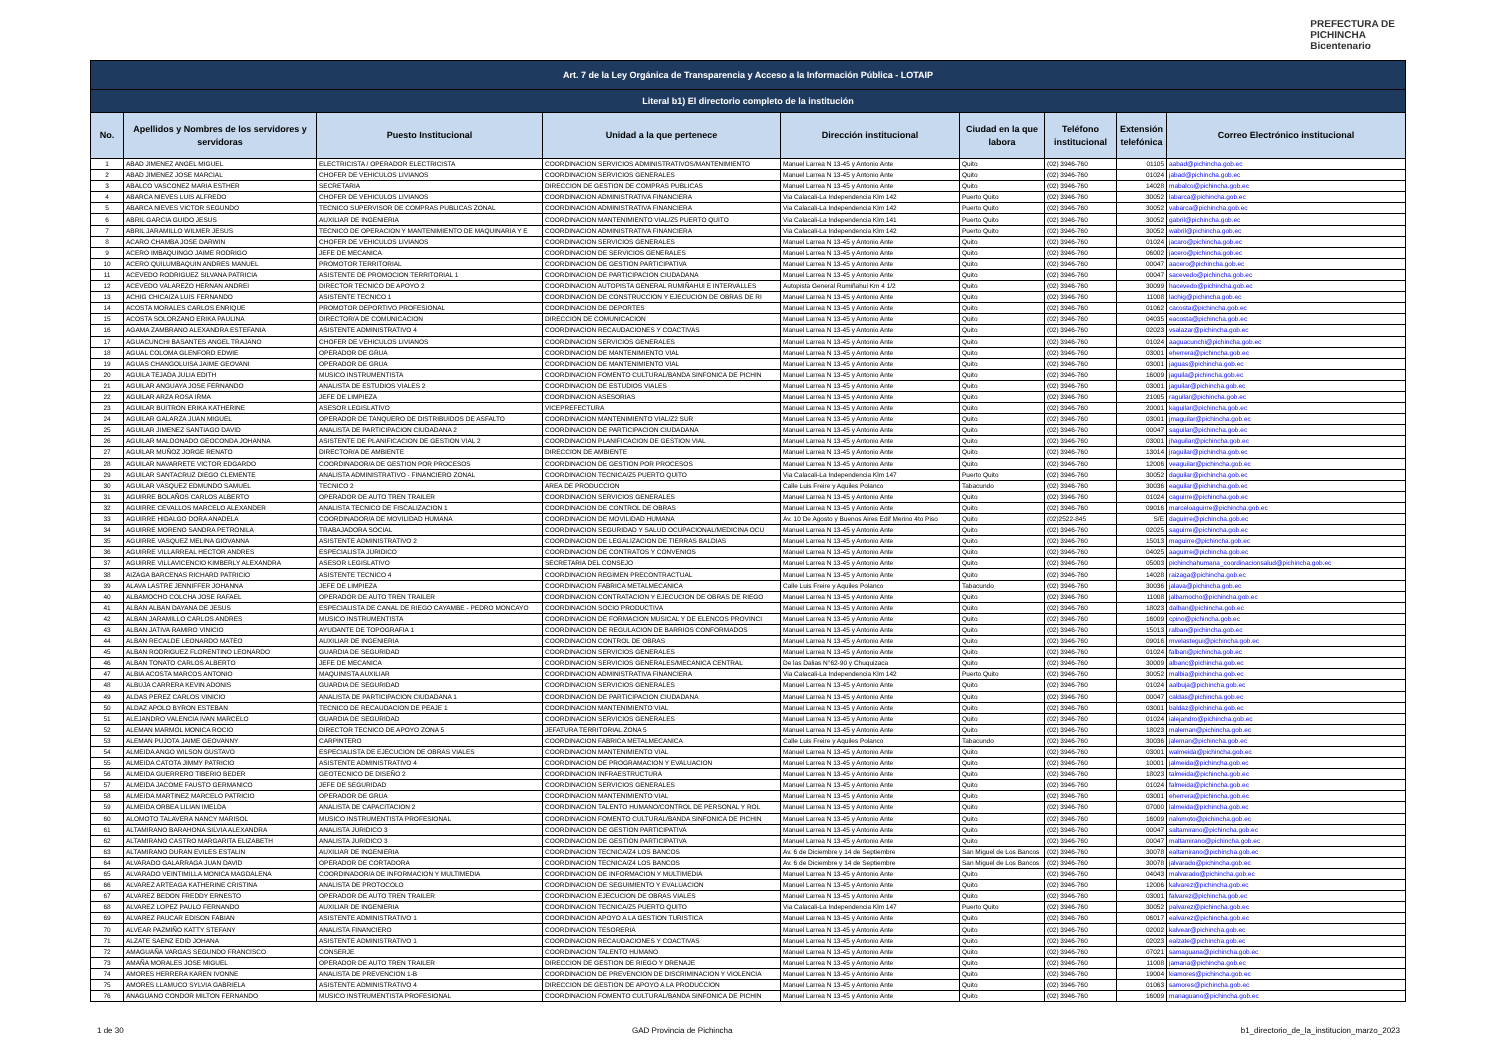PREFECTURA DE
PICHINCHA
Bicentenario
| Art. 7 de la Ley Orgánica de Transparencia y Acceso a la Información Pública - LOTAIP | | | | | | | | |
| Literal b1) El directorio completo de la institución | | | | | | | | |
| No. | Apellidos y Nombres de los servidores y servidoras | Puesto Institucional | Unidad a la que pertenece | Dirección institucional | Ciudad en la que labora | Teléfono institucional | Extensión telefónica | Correo Electrónico institucional |
| 1 | ABAD JIMENEZ ANGEL MIGUEL | ELECTRICISTA / OPERADOR ELECTRICISTA | COORDINACION SERVICIOS ADMINISTRATIVOS/MANTENIMIENTO | Manuel Larrea N 13-45 y Antonio Ante | Quito | (02) 3946-760 | 01105 | aabad@pichincha.gob.ec |
| 2 | ABAD JIMENEZ JOSE MARCIAL | CHOFER DE VEHICULOS LIVIANOS | COORDINACION SERVICIOS GENERALES | Manuel Larrea N 13-45 y Antonio Ante | Quito | (02) 3946-760 | 01024 | jabad@pichincha.gob.ec |
| 3 | ABALCO VASCONEZ MARIA ESTHER | SECRETARIA | DIRECCION DE GESTION DE COMPRAS PUBLICAS | Manuel Larrea N 13-45 y Antonio Ante | Quito | (02) 3946-760 | 14028 | mabalco@pichincha.gob.ec |
| 4 | ABARCA NIEVES LUIS ALFREDO | CHOFER DE VEHICULOS LIVIANOS | COORDINACION ADMINISTRATIVA FINANCIERA | Via Calacali-La Independencia Klm 142 | Puerto Quito | (02) 3946-760 | 30052 | labarca@pichincha.gob.ec |
| 5 | ABARCA NIEVES VICTOR SEGUNDO | TECNICO SUPERVISOR DE COMPRAS PUBLICAS ZONAL | COORDINACION ADMINISTRATIVA FINANCIERA | Via Calacali-La Independencia Klm 142 | Puerto Quito | (02) 3946-760 | 30052 | vabarca@pichincha.gob.ec |
| 6 | ABRIL GARCIA GUIDO JESUS | AUXILIAR DE INGENIERIA | COORDINACION MANTENIMIENTO VIAL/Z5 PUERTO QUITO | Via Calacali-La Independencia Klm 141 | Puerto Quito | (02) 3946-760 | 30052 | gabril@pichincha.gob.ec |
| 7 | ABRIL JARAMILLO WILMER JESUS | TECNICO DE OPERACION Y MANTENIMIENTO DE MAQUINARIA Y E | COORDINACION ADMINISTRATIVA FINANCIERA | Via Calacali-La Independencia Klm 142 | Puerto Quito | (02) 3946-760 | 30052 | wabril@pichincha.gob.ec |
| 8 | ACARO CHAMBA JOSE DARWIN | CHOFER DE VEHICULOS LIVIANOS | COORDINACION SERVICIOS GENERALES | Manuel Larrea N 13-45 y Antonio Ante | Quito | (02) 3946-760 | 01024 | jacaro@pichincha.gob.ec |
| 9 | ACERO IMBAQUINGO JAIME RODRIGO | JEFE DE MECANICA | COORDINACION DE SERVICIOS GENERALES | Manuel Larrea N 13-45 y Antonio Ante | Quito | (02) 3946-760 | 06002 | jacero@pichincha.gob.ec |
| 10 | ACERO QUILUMBAQUIN ANDRES MANUEL | PROMOTOR TERRITORIAL | COORDINACION DE GESTION PARTICIPATIVA | Manuel Larrea N 13-45 y Antonio Ante | Quito | (02) 3946-760 | 00047 | aacero@pichincha.gob.ec |
| 11 | ACEVEDO RODRIGUEZ SILVANA PATRICIA | ASISTENTE DE PROMOCION TERRITORIAL 1 | COORDINACION DE PARTICIPACION CIUDADANA | Manuel Larrea N 13-45 y Antonio Ante | Quito | (02) 3946-760 | 00047 | sacevedo@pichincha.gob.ec |
| 12 | ACEVEDO VALAREZO HERNAN ANDREI | DIRECTOR TECNICO DE APOYO 2 | COORDINACION AUTOPISTA GENERAL RUMIÑAHUI E INTERVALLES | Autopista General Rumiñahui Km 4 1/2 | Quito | (02) 3946-760 | 30099 | hacevedo@pichincha.gob.ec |
| 13 | ACHIG CHICAIZA LUIS FERNANDO | ASISTENTE TECNICO 1 | COORDINACION DE CONSTRUCCION Y EJECUCION DE OBRAS DE RI | Manuel Larrea N 13-45 y Antonio Ante | Quito | (02) 3946-760 | 11008 | lachig@pichincha.gob.ec |
| 14 | ACOSTA MORALES CARLOS ENRIQUE | PROMOTOR DEPORTIVO PROFESIONAL | COORDINACION DE DEPORTES | Manuel Larrea N 13-45 y Antonio Ante | Quito | (02) 3946-760 | 01062 | cacosta@pichincha.gob.ec |
| 15 | ACOSTA SOLORZANO ERIKA PAULINA | DIRECTOR/A DE COMUNICACION | DIRECCION DE COMUNICACION | Manuel Larrea N 13-45 y Antonio Ante | Quito | (02) 3946-760 | 04035 | eacosta@pichincha.gob.ec |
| 16 | AGAMA ZAMBRANO ALEXANDRA ESTEFANIA | ASISTENTE ADMINISTRATIVO 4 | COORDINACION RECAUDACIONES Y COACTIVAS | Manuel Larrea N 13-45 y Antonio Ante | Quito | (02) 3946-760 | 02023 | vsalazar@pichincha.gob.ec |
| 17 | AGUACUNCHI BASANTES ANGEL TRAJANO | CHOFER DE VEHICULOS LIVIANOS | COORDINACION SERVICIOS GENERALES | Manuel Larrea N 13-45 y Antonio Ante | Quito | (02) 3946-760 | 01024 | aaguacunchi@pichincha.gob.ec |
| 18 | AGUAL COLOMA GLENFORD EDWIE | OPERADOR DE GRUA | COORDINACION DE MANTENIMIENTO VIAL | Manuel Larrea N 13-45 y Antonio Ante | Quito | (02) 3946-760 | 03001 | eherrera@pichincha.gob.ec |
| 19 | AGUAS CHANGOLUISA JAIME GEOVANI | OPERADOR DE GRUA | COORDINACION DE MANTENIMIENTO VIAL | Manuel Larrea N 13-45 y Antonio Ante | Quito | (02) 3946-760 | 03001 | jaguas@pichincha.gob.ec |
| 20 | AGUILA TEJADA JULIA EDITH | MUSICO INSTRUMENTISTA | COORDINACION FOMENTO CULTURAL/BANDA SINFONICA DE PICHIN | Manuel Larrea N 13-45 y Antonio Ante | Quito | (02) 3946-760 | 16009 | jaguila@pichincha.gob.ec |
| 21 | AGUILAR ANGUAYA JOSE FERNANDO | ANALISTA DE ESTUDIOS VIALES 2 | COORDINACION DE ESTUDIOS VIALES | Manuel Larrea N 13-45 y Antonio Ante | Quito | (02) 3946-760 | 03001 | jaguilar@pichincha.gob.ec |
| 22 | AGUILAR ARZA ROSA IRMA | JEFE DE LIMPIEZA | COORDINACION ASESORIAS | Manuel Larrea N 13-45 y Antonio Ante | Quito | (02) 3946-760 | 21005 | raguilar@pichincha.gob.ec |
| 23 | AGUILAR BUITRON ERIKA KATHERINE | ASESOR LEGISLATIVO | VICEPREFECTURA | Manuel Larrea N 13-45 y Antonio Ante | Quito | (02) 3946-760 | 20001 | kaguilar@pichincha.gob.ec |
| 24 | AGUILAR GALARZA JUAN MIGUEL | OPERADOR DE TANQUERO DE DISTRIBUIDOS DE ASFALTO | COORDINACION MANTENIMIENTO VIAL/Z2 SUR | Manuel Larrea N 13-45 y Antonio Ante | Quito | (02) 3946-760 | 03001 | jmaguilar@pichincha.gob.ec |
| 25 | AGUILAR JIMENEZ SANTIAGO DAVID | ANALISTA DE PARTICIPACION CIUDADANA 2 | COORDINACION DE PARTICIPACION CIUDADANA | Manuel Larrea N 13-45 y Antonio Ante | Quito | (02) 3946-760 | 00047 | saguilar@pichincha.gob.ec |
| 26 | AGUILAR MALDONADO GEOCONDA JOHANNA | ASISTENTE DE PLANIFICACION DE GESTION VIAL 2 | COORDINACION PLANIFICACION DE GESTION VIAL | Manuel Larrea N 13-45 y Antonio Ante | Quito | (02) 3946-760 | 03001 | jhaguilar@pichincha.gob.ec |
| 27 | AGUILAR MUÑOZ JORGE RENATO | DIRECTOR/A DE AMBIENTE | DIRECCION DE AMBIENTE | Manuel Larrea N 13-45 y Antonio Ante | Quito | (02) 3946-760 | 13014 | jraguilar@pichincha.gob.ec |
| 28 | AGUILAR NAVARRETE VICTOR EDGARDO | COORDINADOR/A DE GESTION POR PROCESOS | COORDINACION DE GESTION POR PROCESOS | Manuel Larrea N 13-45 y Antonio Ante | Quito | (02) 3946-760 | 12006 | veaguilar@pichincha.gob.ec |
| 29 | AGUILAR SANTACRUZ DIEGO CLEMENTE | ANALISTA ADMINISTRATIVO - FINANCIERO ZONAL | COORDINACION TECNICA/Z5 PUERTO QUITO | Via Calacali-La Independencia Klm 147 | Puerto Quito | (02) 3946-760 | 30052 | daguilar@pichincha.gob.ec |
| 30 | AGUILAR VASQUEZ EDMUNDO SAMUEL | TECNICO 2 | AREA DE PRODUCCION | Calle Luis Freire y Aquiles Polanco | Tabacundo | (02) 3946-760 | 30036 | eaguilar@pichincha.gob.ec |
| 31 | AGUIRRE BOLAÑOS CARLOS ALBERTO | OPERADOR DE AUTO TREN TRAILER | COORDINACION SERVICIOS GENERALES | Manuel Larrea N 13-45 y Antonio Ante | Quito | (02) 3946-760 | 01024 | caguirre@pichincha.gob.ec |
| 32 | AGUIRRE CEVALLOS MARCELO ALEXANDER | ANALISTA TECNICO DE FISCALIZACION 1 | COORDINACION DE CONTROL DE OBRAS | Manuel Larrea N 13-45 y Antonio Ante | Quito | (02) 3946-760 | 09016 | marceloaguirre@pichincha.gob.ec |
| 33 | AGUIRRE HIDALGO DORA ANADELA | COORDINADOR/A DE MOVILIDAD HUMANA | COORDINACION DE MOVILIDAD HUMANA | Av. 10 De Agosto y Buenos Aires Edif Merino 4to Piso | Quito | (02)2522-845 | S/E | daguirre@pichincha.gob.ec |
| 34 | AGUIRRE MORENO SANDRA PETRONILA | TRABAJADORA SOCIAL | COORDINACION SEGURIDAD Y SALUD OCUPACIONAL/MEDICINA OCU | Manuel Larrea N 13-45 y Antonio Ante | Quito | (02) 3946-760 | 02025 | saguirre@pichincha.gob.ec |
| 35 | AGUIRRE VASQUEZ MELINA GIOVANNA | ASISTENTE ADMINISTRATIVO 2 | COORDINACION DE LEGALIZACION DE TIERRAS BALDIAS | Manuel Larrea N 13-45 y Antonio Ante | Quito | (02) 3946-760 | 15013 | maguirre@pichincha.gob.ec |
| 36 | AGUIRRE VILLARREAL HECTOR ANDRES | ESPECIALISTA JURIDICO | COORDINACION DE CONTRATOS Y CONVENIOS | Manuel Larrea N 13-45 y Antonio Ante | Quito | (02) 3946-760 | 04025 | aaguirre@pichincha.gob.ec |
| 37 | AGUIRRE VILLAVICENCIO KIMBERLY ALEXANDRA | ASESOR LEGISLATIVO | SECRETARIA DEL CONSEJO | Manuel Larrea N 13-45 y Antonio Ante | Quito | (02) 3946-760 | 05003 | pichinchahumana_coordinacionsalud@pichincha.gob.ec |
| 38 | AIZAGA BARCENAS RICHARD PATRICIO | ASISTENTE TECNICO 4 | COORDINACION REGIMEN PRECONTRACTUAL | Manuel Larrea N 13-45 y Antonio Ante | Quito | (02) 3946-760 | 14028 | raizaga@pichincha.gob.ec |
| 39 | ALAVA LASTRE JENNIFFER JOHANNA | JEFE DE LIMPIEZA | COORDINACION FABRICA METALMECANICA | Calle Luis Freire y Aquiles Polanco | Tabacundo | (02) 3946-760 | 30036 | jalava@pichincha.gob.ec |
| 40 | ALBAMOCHO COLCHA JOSE RAFAEL | OPERADOR DE AUTO TREN TRAILER | COORDINACION CONTRATACION Y EJECUCION DE OBRAS DE RIEGO | Manuel Larrea N 13-45 y Antonio Ante | Quito | (02) 3946-760 | 11008 | jalbamocho@pichincha.gob.ec |
| 41 | ALBAN ALBAN DAYANA DE JESUS | ESPECIALISTA DE CANAL DE RIEGO CAYAMBE - PEDRO MONCAYO | COORDINACION SOCIO PRODUCTIVA | Manuel Larrea N 13-45 y Antonio Ante | Quito | (02) 3946-760 | 18023 | dalban@pichincha.gob.ec |
| 42 | ALBAN JARAMILLO CARLOS ANDRES | MUSICO INSTRUMENTISTA | COORDINACION DE FORMACION MUSICAL Y DE ELENCOS PROVINCI | Manuel Larrea N 13-45 y Antonio Ante | Quito | (02) 3946-760 | 16009 | cpino@pichincha.gob.ec |
| 43 | ALBAN JATIVA RAMIRO VINICIO | AYUDANTE DE TOPOGRAFIA 1 | COORDINACION DE REGULACION DE BARRIOS CONFORMADOS | Manuel Larrea N 13-45 y Antonio Ante | Quito | (02) 3946-760 | 15013 | ralban@pichincha.gob.ec |
| 44 | ALBAN RECALDE LEONARDO MATEO | AUXILIAR DE INGENIERIA | COORDINACION CONTROL DE OBRAS | Manuel Larrea N 13-45 y Antonio Ante | Quito | (02) 3946-760 | 09016 | mvelastegui@pichincha.gob.ec |
| 45 | ALBAN RODRIGUEZ FLORENTINO LEONARDO | GUARDIA DE SEGURIDAD | COORDINACION SERVICIOS GENERALES | Manuel Larrea N 13-45 y Antonio Ante | Quito | (02) 3946-760 | 01024 | falban@pichincha.gob.ec |
| 46 | ALBAN TONATO CARLOS ALBERTO | JEFE DE MECANICA | COORDINACION SERVICIOS GENERALES/MECANICA CENTRAL | De las Dalias N°62-90 y Chuquizaca | Quito | (02) 3946-760 | 30009 | albanc@pichincha.gob.ec |
| 47 | ALBIA ACOSTA MARCOS ANTONIO | MAQUINISTA AUXILIAR | COORDINACION ADMINISTRATIVA FINANCIERA | Via Calacali-La Independencia Klm 142 | Puerto Quito | (02) 3946-760 | 30052 | malbia@pichincha.gob.ec |
| 48 | ALBUJA CARRERA KEVIN ADONIS | GUARDIA DE SEGURIDAD | COORDINACION SERVICIOS GENERALES | Manuel Larrea N 13-45 y Antonio Ante | Quito | (02) 3946-760 | 01024 | aalbuja@pichincha.gob.ec |
| 49 | ALDAS PEREZ CARLOS VINICIO | ANALISTA DE PARTICIPACION CIUDADANA 1 | COORDINACION DE PARTICIPACION CIUDADANA | Manuel Larrea N 13-45 y Antonio Ante | Quito | (02) 3946-760 | 00047 | caldas@pichincha.gob.ec |
| 50 | ALDAZ APOLO BYRON ESTEBAN | TECNICO DE RECAUDACION DE PEAJE 1 | COORDINACION MANTENIMIENTO VIAL | Manuel Larrea N 13-45 y Antonio Ante | Quito | (02) 3946-760 | 03001 | baldaz@pichincha.gob.ec |
| 51 | ALEJANDRO VALENCIA IVAN MARCELO | GUARDIA DE SEGURIDAD | COORDINACION SERVICIOS GENERALES | Manuel Larrea N 13-45 y Antonio Ante | Quito | (02) 3946-760 | 01024 | ialejandro@pichincha.gob.ec |
| 52 | ALEMAN MARMOL MONICA ROCIO | DIRECTOR TECNICO DE APOYO ZONA 5 | JEFATURA TERRITORIAL ZONA 5 | Manuel Larrea N 13-45 y Antonio Ante | Quito | (02) 3946-760 | 18023 | maleman@pichincha.gob.ec |
| 53 | ALEMAN PUJOTA JAIME GEOVANNY | CARPINTERO | COORDINACION FABRICA METALMECANICA | Calle Luis Freire y Aquiles Polanco | Tabacundo | (02) 3946-760 | 30036 | jaleman@pichincha.gob.ec |
| 54 | ALMEIDA ANGO WILSON GUSTAVO | ESPECIALISTA DE EJECUCION DE OBRAS VIALES | COORDINACION MANTENIMIENTO VIAL | Manuel Larrea N 13-45 y Antonio Ante | Quito | (02) 3946-760 | 03001 | walmeida@pichincha.gob.ec |
| 55 | ALMEIDA CATOTA JIMMY PATRICIO | ASISTENTE ADMINISTRATIVO 4 | COORDINACION DE PROGRAMACION Y EVALUACION | Manuel Larrea N 13-45 y Antonio Ante | Quito | (02) 3946-760 | 10001 | jalmeida@pichincha.gob.ec |
| 56 | ALMEIDA GUERRERO TIBERIO BEDER | GEOTECNICO DE DISEÑO 2 | COORDINACION INFRAESTRUCTURA | Manuel Larrea N 13-45 y Antonio Ante | Quito | (02) 3946-760 | 18023 | talmeida@pichincha.gob.ec |
| 57 | ALMEIDA JACOME FAUSTO GERMANICO | JEFE DE SEGURIDAD | COORDINACION SERVICIOS GENERALES | Manuel Larrea N 13-45 y Antonio Ante | Quito | (02) 3946-760 | 01024 | falmeida@pichincha.gob.ec |
| 58 | ALMEIDA MARTINEZ MARCELO PATRICIO | OPERADOR DE GRUA | COORDINACION MANTENIMIENTO VIAL | Manuel Larrea N 13-45 y Antonio Ante | Quito | (02) 3946-760 | 03001 | eherrera@pichincha.gob.ec |
| 59 | ALMEIDA ORBEA LILIAN IMELDA | ANALISTA DE CAPACITACION 2 | COORDINACION TALENTO HUMANO/CONTROL DE PERSONAL Y ROL | Manuel Larrea N 13-45 y Antonio Ante | Quito | (02) 3946-760 | 07000 | lalmeida@pichincha.gob.ec |
| 60 | ALOMOTO TALAVERA NANCY MARISOL | MUSICO INSTRUMENTISTA PROFESIONAL | COORDINACION FOMENTO CULTURAL/BANDA SINFONICA DE PICHIN | Manuel Larrea N 13-45 y Antonio Ante | Quito | (02) 3946-760 | 16009 | nalomoto@pichincha.gob.ec |
| 61 | ALTAMIRANO BARAHONA SILVIA ALEXANDRA | ANALISTA JURIDICO 3 | COORDINACION DE GESTION PARTICIPATIVA | Manuel Larrea N 13-45 y Antonio Ante | Quito | (02) 3946-760 | 00047 | saltamirano@pichincha.gob.ec |
| 62 | ALTAMIRANO CASTRO MARGARITA ELIZABETH | ANALISTA JURIDICO 3 | COORDINACION DE GESTION PARTICIPATIVA | Manuel Larrea N 13-45 y Antonio Ante | Quito | (02) 3946-760 | 00047 | maltamirano@pichincha.gob.ec |
| 63 | ALTAMIRANO DURAN EVILES ESTALIN | AUXILIAR DE INGENIERIA | COORDINACION TECNICA/Z4 LOS BANCOS | Av. 6 de Diciembre y 14 de Septiembre | San Miguel de Los Bancos | (02) 3946-760 | 30078 | ealtamirano@pichincha.gob.ec |
| 64 | ALVARADO GALARRAGA JUAN DAVID | OPERADOR DE CORTADORA | COORDINACION TECNICA/Z4 LOS BANCOS | Av. 6 de Diciembre y 14 de Septiembre | San Miguel de Los Bancos | (02) 3946-760 | 30078 | jalvarado@pichincha.gob.ec |
| 65 | ALVARADO VEINTIMILLA MONICA MAGDALENA | COORDINADOR/A DE INFORMACION Y MULTIMEDIA | COORDINACION DE INFORMACION Y MULTIMEDIA | Manuel Larrea N 13-45 y Antonio Ante | Quito | (02) 3946-760 | 04043 | malvarado@pichincha.gob.ec |
| 66 | ALVAREZ ARTEAGA KATHERINE CRISTINA | ANALISTA DE PROTOCOLO | COORDINACION DE SEGUIMIENTO Y EVALUACION | Manuel Larrea N 13-45 y Antonio Ante | Quito | (02) 3946-760 | 12006 | kalvarez@pichincha.gob.ec |
| 67 | ALVAREZ BEDON FREDDY ERNESTO | OPERADOR DE AUTO TREN TRAILER | COORDINACION EJECUCION DE OBRAS VIALES | Manuel Larrea N 13-45 y Antonio Ante | Quito | (02) 3946-760 | 03001 | falvarez@pichincha.gob.ec |
| 68 | ALVAREZ LOPEZ PAULO FERNANDO | AUXILIAR DE INGENIERIA | COORDINACION TECNICA/Z5 PUERTO QUITO | Via Calacali-La Independencia Klm 147 | Puerto Quito | (02) 3946-760 | 30052 | palvarez@pichincha.gob.ec |
| 69 | ALVAREZ PAUCAR EDISON FABIAN | ASISTENTE ADMINISTRATIVO 1 | COORDINACION APOYO A LA GESTION TURISTICA | Manuel Larrea N 13-45 y Antonio Ante | Quito | (02) 3946-760 | 06017 | ealvarez@pichincha.gob.ec |
| 70 | ALVEAR PAZMIÑO KATTY STEFANY | ANALISTA FINANCIERO | COORDINACION TESORERIA | Manuel Larrea N 13-45 y Antonio Ante | Quito | (02) 3946-760 | 02002 | kalvear@pichincha.gob.ec |
| 71 | ALZATE SAENZ EDID JOHANA | ASISTENTE ADMINISTRATIVO 1 | COORDINACION RECAUDACIONES Y COACTIVAS | Manuel Larrea N 13-45 y Antonio Ante | Quito | (02) 3946-760 | 02023 | ealzate@pichincha.gob.ec |
| 72 | AMAGUAÑA VARGAS SEGUNDO FRANCISCO | CONSERJE | COORDINACION TALENTO HUMANO | Manuel Larrea N 13-45 y Antonio Ante | Quito | (02) 3946-760 | 07021 | samaguana@pichincha.gob.ec |
| 73 | AMAÑA MORALES JOSE MIGUEL | OPERADOR DE AUTO TREN TRAILER | DIRECCION DE GESTION DE RIEGO Y DRENAJE | Manuel Larrea N 13-45 y Antonio Ante | Quito | (02) 3946-760 | 11008 | jamana@pichincha.gob.ec |
| 74 | AMORES HERRERA KAREN IVONNE | ANALISTA DE PREVENCION 1-B | COORDINACION DE PREVENCION DE DISCRIMINACION Y VIOLENCIA | Manuel Larrea N 13-45 y Antonio Ante | Quito | (02) 3946-760 | 19004 | kiamores@pichincha.gob.ec |
| 75 | AMORES LLAMUCO SYLVIA GABRIELA | ASISTENTE ADMINISTRATIVO 4 | DIRECCION DE GESTION DE APOYO A LA PRODUCCION | Manuel Larrea N 13-45 y Antonio Ante | Quito | (02) 3946-760 | 01063 | samores@pichincha.gob.ec |
| 76 | ANAGUANO CONDOR MILTON FERNANDO | MUSICO INSTRUMENTISTA PROFESIONAL | COORDINACION FOMENTO CULTURAL/BANDA SINFONICA DE PICHIN | Manuel Larrea N 13-45 y Antonio Ante | Quito | (02) 3946-760 | 16009 | managuano@pichincha.gob.ec |
1 de 30 GAD Provincia de Pichincha b1_directorio_de_la_institucion_marzo_2023